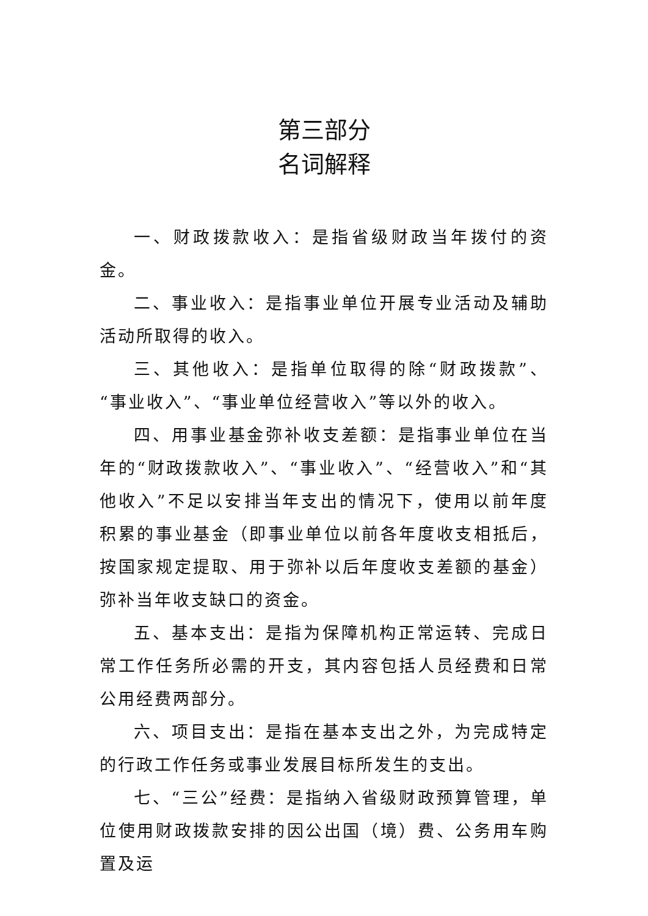第三部分
名词解释
一、财政拨款收入：是指省级财政当年拨付的资金。
二、事业收入：是指事业单位开展专业活动及辅助活动所取得的收入。
三、其他收入：是指单位取得的除“财政拨款”、“事业收入”、“事业单位经营收入”等以外的收入。
四、用事业基金弥补收支差额：是指事业单位在当年的“财政拨款收入”、“事业收入”、“经营收入”和“其他收入”不足以安排当年支出的情况下，使用以前年度积累的事业基金（即事业单位以前各年度收支相抵后，按国家规定提取、用于弥补以后年度收支差额的基金）弥补当年收支缺口的资金。
五、基本支出：是指为保障机构正常运转、完成日常工作任务所必需的开支，其内容包括人员经费和日常公用经费两部分。
六、项目支出：是指在基本支出之外，为完成特定的行政工作任务或事业发展目标所发生的支出。
七、“三公”经费：是指纳入省级财政预算管理，单位使用财政拨款安排的因公出国（境）费、公务用车购置及运